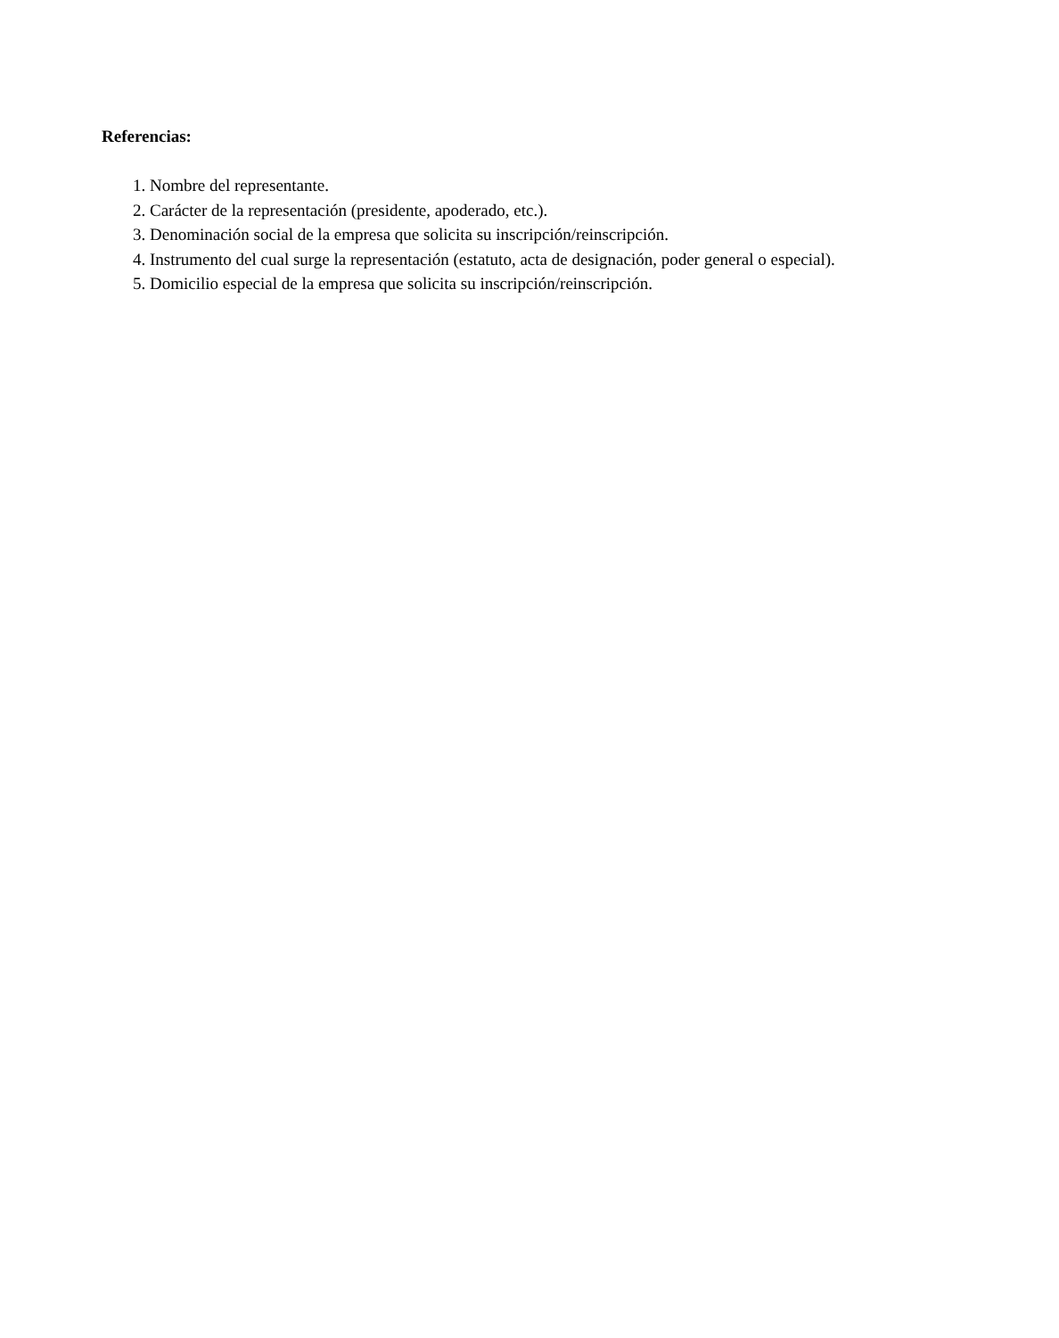Referencias:
1. Nombre del representante.
2. Carácter de la representación (presidente, apoderado, etc.).
3. Denominación social de la empresa que solicita su inscripción/reinscripción.
4. Instrumento del cual surge la representación (estatuto, acta de designación, poder general o especial).
5. Domicilio especial de la empresa que solicita su inscripción/reinscripción.